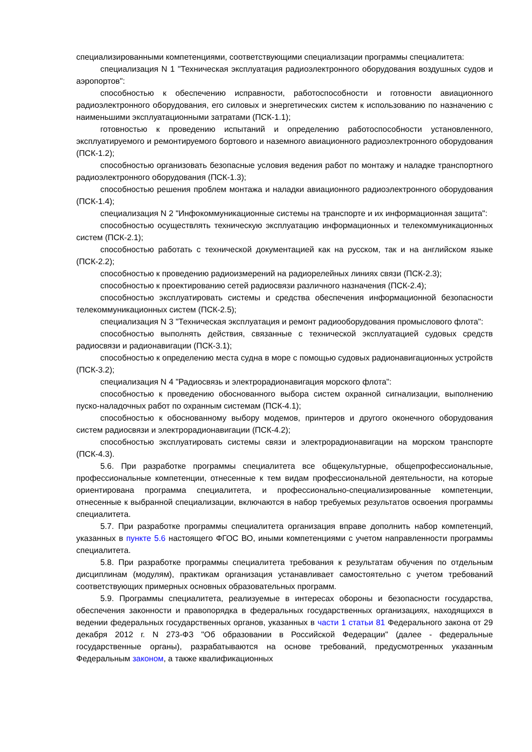специализированными компетенциями, соответствующими специализации программы специалитета:
специализация N 1 "Техническая эксплуатация радиоэлектронного оборудования воздушных судов и аэропортов":
способностью к обеспечению исправности, работоспособности и готовности авиационного радиоэлектронного оборудования, его силовых и энергетических систем к использованию по назначению с наименьшими эксплуатационными затратами (ПСК-1.1);
готовностью к проведению испытаний и определению работоспособности установленного, эксплуатируемого и ремонтируемого бортового и наземного авиационного радиоэлектронного оборудования (ПСК-1.2);
способностью организовать безопасные условия ведения работ по монтажу и наладке транспортного радиоэлектронного оборудования (ПСК-1.3);
способностью решения проблем монтажа и наладки авиационного радиоэлектронного оборудования (ПСК-1.4);
специализация N 2 "Инфокоммуникационные системы на транспорте и их информационная защита":
способностью осуществлять техническую эксплуатацию информационных и телекоммуникационных систем (ПСК-2.1);
способностью работать с технической документацией как на русском, так и на английском языке (ПСК-2.2);
способностью к проведению радиоизмерений на радиорелейных линиях связи (ПСК-2.3);
способностью к проектированию сетей радиосвязи различного назначения (ПСК-2.4);
способностью эксплуатировать системы и средства обеспечения информационной безопасности телекоммуникационных систем (ПСК-2.5);
специализация N 3 "Техническая эксплуатация и ремонт радиооборудования промыслового флота":
способностью выполнять действия, связанные с технической эксплуатацией судовых средств радиосвязи и радионавигации (ПСК-3.1);
способностью к определению места судна в море с помощью судовых радионавигационных устройств (ПСК-3.2);
специализация N 4 "Радиосвязь и электрорадионавигация морского флота":
способностью к проведению обоснованного выбора систем охранной сигнализации, выполнению пуско-наладочных работ по охранным системам (ПСК-4.1);
способностью к обоснованному выбору модемов, принтеров и другого оконечного оборудования систем радиосвязи и электрорадионавигации (ПСК-4.2);
способностью эксплуатировать системы связи и электрорадионавигации на морском транспорте (ПСК-4.3).
5.6. При разработке программы специалитета все общекультурные, общепрофессиональные, профессиональные компетенции, отнесенные к тем видам профессиональной деятельности, на которые ориентирована программа специалитета, и профессионально-специализированные компетенции, отнесенные к выбранной специализации, включаются в набор требуемых результатов освоения программы специалитета.
5.7. При разработке программы специалитета организация вправе дополнить набор компетенций, указанных в пункте 5.6 настоящего ФГОС ВО, иными компетенциями с учетом направленности программы специалитета.
5.8. При разработке программы специалитета требования к результатам обучения по отдельным дисциплинам (модулям), практикам организация устанавливает самостоятельно с учетом требований соответствующих примерных основных образовательных программ.
5.9. Программы специалитета, реализуемые в интересах обороны и безопасности государства, обеспечения законности и правопорядка в федеральных государственных организациях, находящихся в ведении федеральных государственных органов, указанных в части 1 статьи 81 Федерального закона от 29 декабря 2012 г. N 273-ФЗ "Об образовании в Российской Федерации" (далее - федеральные государственные органы), разрабатываются на основе требований, предусмотренных указанным Федеральным законом, а также квалификационных